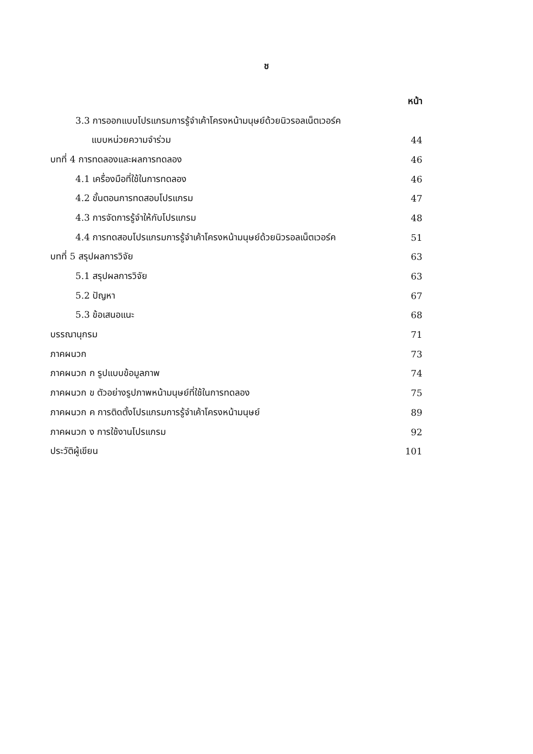ช
หน้า
3.3 การออกแบบโปรแกรมการรู้จำเค้าโครงหน้ามนุษย์ด้วยนิวรอลเน็ตเวอร์ค
แบบหน่วยความจำร่วม 44
บทที่ 4 การทดลองและผลการทดลอง 46
4.1 เครื่องมือที่ใช้ในการทดลอง 46
4.2 ขั้นตอนการทดสอบโปรแกรม 47
4.3 การจัดการรู้จำให้กับโปรแกรม 48
4.4 การทดสอบโปรแกรมการรู้จำเค้าโครงหน้ามนุษย์ด้วยนิวรอลเน็ตเวอร์ค 51
บทที่ 5 สรุปผลการวิจัย 63
5.1 สรุปผลการวิจัย 63
5.2 ปัญหา 67
5.3 ข้อเสนอแนะ 68
บรรณานุกรม 71
ภาคผนวก 73
ภาคผนวก ก รูปแบบข้อมูลภาพ 74
ภาคผนวก ข ตัวอย่างรูปภาพหน้ามนุษย์ที่ใช้ในการทดลอง 75
ภาคผนวก ค การติดตั้งโปรแกรมการรู้จำเค้าโครงหน้ามนุษย์ 89
ภาคผนวก ง การใช้งานโปรแกรม 92
ประวัติผู้เขียน 101